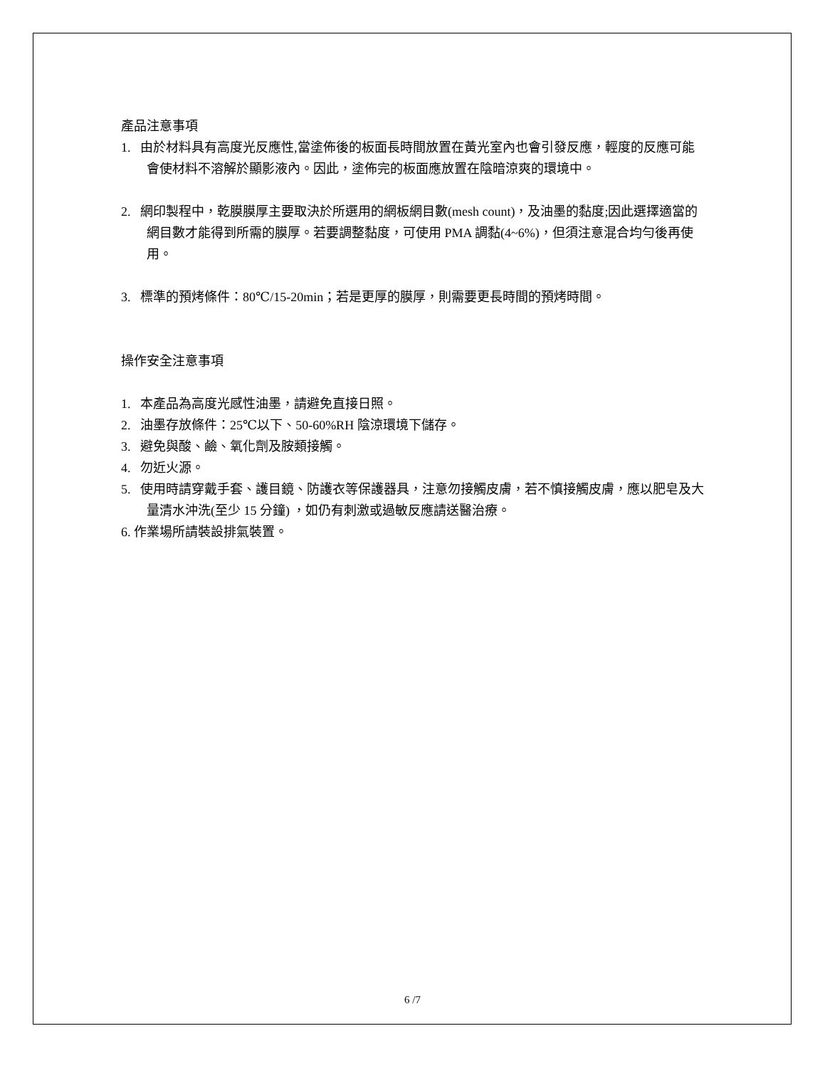產品注意事項
1. 由於材料具有高度光反應性,當塗佈後的板面長時間放置在黃光室內也會引發反應，輕度的反應可能會使材料不溶解於顯影液內。因此，塗佈完的板面應放置在陰暗涼爽的環境中。
2. 網印製程中，乾膜膜厚主要取決於所選用的網板網目數(mesh count)，及油墨的黏度;因此選擇適當的網目數才能得到所需的膜厚。若要調整黏度，可使用 PMA 調黏(4~6%)，但須注意混合均勻後再使用。
3. 標準的預烤條件：80℃/15-20min；若是更厚的膜厚，則需要更長時間的預烤時間。
操作安全注意事項
1. 本產品為高度光感性油墨，請避免直接日照。
2. 油墨存放條件：25℃以下、50-60%RH 陰涼環境下儲存。
3. 避免與酸、鹼、氧化劑及胺類接觸。
4. 勿近火源。
5. 使用時請穿戴手套、護目鏡、防護衣等保護器具，注意勿接觸皮膚，若不慎接觸皮膚，應以肥皂及大量清水沖洗(至少 15 分鐘) ，如仍有刺激或過敏反應請送醫治療。
6. 作業場所請裝設排氣裝置。
6 /7